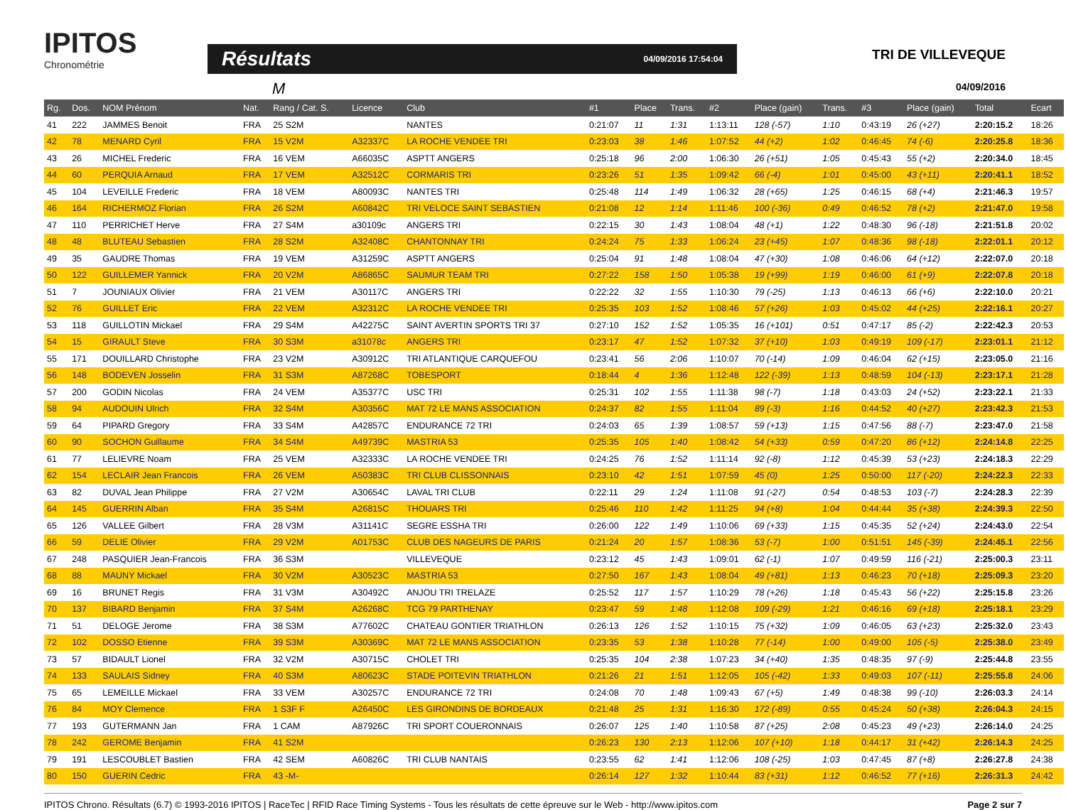IPITOS
Chronométrie
Résultats 04/09/2016 17:54:04
TRI DE VILLEVEQUE
04/09/2016
M
| Rg. | Dos. | NOM Prénom | Nat. | Rang / Cat. S. | Licence | Club | #1 | Place | Trans. | #2 | Place (gain) | Trans. | #3 | Place (gain) | Total | Ecart |
| --- | --- | --- | --- | --- | --- | --- | --- | --- | --- | --- | --- | --- | --- | --- | --- | --- |
| 41 | 222 | JAMMES Benoit | FRA | 25 S2M | | NANTES | 0:21:07 | 11 | 1:31 | 1:13:11 | 128 (-57) | 1:10 | 0:43:19 | 26 (+27) | 2:20:15.2 | 18:26 |
| 42 | 78 | MENARD Cyril | FRA | 15 V2M | A32337C | LA ROCHE VENDEE TRI | 0:23:03 | 38 | 1:46 | 1:07:52 | 44 (+2) | 1:02 | 0:46:45 | 74 (-6) | 2:20:25.8 | 18:36 |
| 43 | 26 | MICHEL Frederic | FRA | 16 VEM | A66035C | ASPTT ANGERS | 0:25:18 | 96 | 2:00 | 1:06:30 | 26 (+51) | 1:05 | 0:45:43 | 55 (+2) | 2:20:34.0 | 18:45 |
| 44 | 60 | PERQUIA Arnaud | FRA | 17 VEM | A32512C | CORMARIS TRI | 0:23:26 | 51 | 1:35 | 1:09:42 | 66 (-4) | 1:01 | 0:45:00 | 43 (+11) | 2:20:41.1 | 18:52 |
| 45 | 104 | LEVEILLE Frederic | FRA | 18 VEM | A80093C | NANTES TRI | 0:25:48 | 114 | 1:49 | 1:06:32 | 28 (+65) | 1:25 | 0:46:15 | 68 (+4) | 2:21:46.3 | 19:57 |
| 46 | 164 | RICHERMOZ Florian | FRA | 26 S2M | A60842C | TRI VELOCE SAINT SEBASTIEN | 0:21:08 | 12 | 1:14 | 1:11:46 | 100 (-36) | 0:49 | 0:46:52 | 78 (+2) | 2:21:47.0 | 19:58 |
| 47 | 110 | PERRICHET Herve | FRA | 27 S4M | a30109c | ANGERS TRI | 0:22:15 | 30 | 1:43 | 1:08:04 | 48 (+1) | 1:22 | 0:48:30 | 96 (-18) | 2:21:51.8 | 20:02 |
| 48 | 48 | BLUTEAU Sebastien | FRA | 28 S2M | A32408C | CHANTONNAY TRI | 0:24:24 | 75 | 1:33 | 1:06:24 | 23 (+45) | 1:07 | 0:48:36 | 98 (-18) | 2:22:01.1 | 20:12 |
| 49 | 35 | GAUDRE Thomas | FRA | 19 VEM | A31259C | ASPTT ANGERS | 0:25:04 | 91 | 1:48 | 1:08:04 | 47 (+30) | 1:08 | 0:46:06 | 64 (+12) | 2:22:07.0 | 20:18 |
| 50 | 122 | GUILLEMER Yannick | FRA | 20 V2M | A86865C | SAUMUR TEAM TRI | 0:27:22 | 158 | 1:50 | 1:05:38 | 19 (+99) | 1:19 | 0:46:00 | 61 (+9) | 2:22:07.8 | 20:18 |
| 51 | 7 | JOUNIAUX Olivier | FRA | 21 VEM | A30117C | ANGERS TRI | 0:22:22 | 32 | 1:55 | 1:10:30 | 79 (-25) | 1:13 | 0:46:13 | 66 (+6) | 2:22:10.0 | 20:21 |
| 52 | 76 | GUILLET Eric | FRA | 22 VEM | A32312C | LA ROCHE VENDEE TRI | 0:25:35 | 103 | 1:52 | 1:08:46 | 57 (+26) | 1:03 | 0:45:02 | 44 (+25) | 2:22:16.1 | 20:27 |
| 53 | 118 | GUILLOTIN Mickael | FRA | 29 S4M | A42275C | SAINT AVERTIN SPORTS TRI 37 | 0:27:10 | 152 | 1:52 | 1:05:35 | 16 (+101) | 0:51 | 0:47:17 | 85 (-2) | 2:22:42.3 | 20:53 |
| 54 | 15 | GIRAULT Steve | FRA | 30 S3M | a31078c | ANGERS TRI | 0:23:17 | 47 | 1:52 | 1:07:32 | 37 (+10) | 1:03 | 0:49:19 | 109 (-17) | 2:23:01.1 | 21:12 |
| 55 | 171 | DOUILLARD Christophe | FRA | 23 V2M | A30912C | TRI ATLANTIQUE CARQUEFOU | 0:23:41 | 56 | 2:06 | 1:10:07 | 70 (-14) | 1:09 | 0:46:04 | 62 (+15) | 2:23:05.0 | 21:16 |
| 56 | 148 | BODEVEN Josselin | FRA | 31 S3M | A87268C | TOBESPORT | 0:18:44 | 4 | 1:36 | 1:12:48 | 122 (-39) | 1:13 | 0:48:59 | 104 (-13) | 2:23:17.1 | 21:28 |
| 57 | 200 | GODIN Nicolas | FRA | 24 VEM | A35377C | USC TRI | 0:25:31 | 102 | 1:55 | 1:11:38 | 98 (-7) | 1:18 | 0:43:03 | 24 (+52) | 2:23:22.1 | 21:33 |
| 58 | 94 | AUDOUIN Ulrich | FRA | 32 S4M | A30356C | MAT 72 LE MANS ASSOCIATION | 0:24:37 | 82 | 1:55 | 1:11:04 | 89 (-3) | 1:16 | 0:44:52 | 40 (+27) | 2:23:42.3 | 21:53 |
| 59 | 64 | PIPARD Gregory | FRA | 33 S4M | A42857C | ENDURANCE 72 TRI | 0:24:03 | 65 | 1:39 | 1:08:57 | 59 (+13) | 1:15 | 0:47:56 | 88 (-7) | 2:23:47.0 | 21:58 |
| 60 | 90 | SOCHON Guillaume | FRA | 34 S4M | A49739C | MASTRIA 53 | 0:25:35 | 105 | 1:40 | 1:08:42 | 54 (+33) | 0:59 | 0:47:20 | 86 (+12) | 2:24:14.8 | 22:25 |
| 61 | 77 | LELIEVRE Noam | FRA | 25 VEM | A32333C | LA ROCHE VENDEE TRI | 0:24:25 | 76 | 1:52 | 1:11:14 | 92 (-8) | 1:12 | 0:45:39 | 53 (+23) | 2:24:18.3 | 22:29 |
| 62 | 154 | LECLAIR Jean Francois | FRA | 26 VEM | A50383C | TRI CLUB CLISSONNAIS | 0:23:10 | 42 | 1:51 | 1:07:59 | 45 (0) | 1:25 | 0:50:00 | 117 (-20) | 2:24:22.3 | 22:33 |
| 63 | 82 | DUVAL Jean Philippe | FRA | 27 V2M | A30654C | LAVAL TRI CLUB | 0:22:11 | 29 | 1:24 | 1:11:08 | 91 (-27) | 0:54 | 0:48:53 | 103 (-7) | 2:24:28.3 | 22:39 |
| 64 | 145 | GUERRIN Alban | FRA | 35 S4M | A26815C | THOUARS TRI | 0:25:46 | 110 | 1:42 | 1:11:25 | 94 (+8) | 1:04 | 0:44:44 | 35 (+38) | 2:24:39.3 | 22:50 |
| 65 | 126 | VALLEE Gilbert | FRA | 28 V3M | A31141C | SEGRE ESSHA TRI | 0:26:00 | 122 | 1:49 | 1:10:06 | 69 (+33) | 1:15 | 0:45:35 | 52 (+24) | 2:24:43.0 | 22:54 |
| 66 | 59 | DELIE Olivier | FRA | 29 V2M | A01753C | CLUB DES NAGEURS DE PARIS | 0:21:24 | 20 | 1:57 | 1:08:36 | 53 (-7) | 1:00 | 0:51:51 | 145 (-39) | 2:24:45.1 | 22:56 |
| 67 | 248 | PASQUIER Jean-Francois | FRA | 36 S3M | | VILLEVEQUE | 0:23:12 | 45 | 1:43 | 1:09:01 | 62 (-1) | 1:07 | 0:49:59 | 116 (-21) | 2:25:00.3 | 23:11 |
| 68 | 88 | MAUNY Mickael | FRA | 30 V2M | A30523C | MASTRIA 53 | 0:27:50 | 167 | 1:43 | 1:08:04 | 49 (+81) | 1:13 | 0:46:23 | 70 (+18) | 2:25:09.3 | 23:20 |
| 69 | 16 | BRUNET Regis | FRA | 31 V3M | A30492C | ANJOU TRI TRELAZE | 0:25:52 | 117 | 1:57 | 1:10:29 | 78 (+26) | 1:18 | 0:45:43 | 56 (+22) | 2:25:15.8 | 23:26 |
| 70 | 137 | BIBARD Benjamin | FRA | 37 S4M | A26268C | TCG 79 PARTHENAY | 0:23:47 | 59 | 1:48 | 1:12:08 | 109 (-29) | 1:21 | 0:46:16 | 69 (+18) | 2:25:18.1 | 23:29 |
| 71 | 51 | DELOGE Jerome | FRA | 38 S3M | A77602C | CHATEAU GONTIER TRIATHLON | 0:26:13 | 126 | 1:52 | 1:10:15 | 75 (+32) | 1:09 | 0:46:05 | 63 (+23) | 2:25:32.0 | 23:43 |
| 72 | 102 | DOSSO Etienne | FRA | 39 S3M | A30369C | MAT 72 LE MANS ASSOCIATION | 0:23:35 | 53 | 1:38 | 1:10:28 | 77 (-14) | 1:00 | 0:49:00 | 105 (-5) | 2:25:38.0 | 23:49 |
| 73 | 57 | BIDAULT Lionel | FRA | 32 V2M | A30715C | CHOLET TRI | 0:25:35 | 104 | 2:38 | 1:07:23 | 34 (+40) | 1:35 | 0:48:35 | 97 (-9) | 2:25:44.8 | 23:55 |
| 74 | 133 | SAULAIS Sidney | FRA | 40 S3M | A80623C | STADE POITEVIN TRIATHLON | 0:21:26 | 21 | 1:51 | 1:12:05 | 105 (-42) | 1:33 | 0:49:03 | 107 (-11) | 2:25:55.8 | 24:06 |
| 75 | 65 | LEMEILLE Mickael | FRA | 33 VEM | A30257C | ENDURANCE 72 TRI | 0:24:08 | 70 | 1:48 | 1:09:43 | 67 (+5) | 1:49 | 0:48:38 | 99 (-10) | 2:26:03.3 | 24:14 |
| 76 | 84 | MOY Clemence | FRA | 1 S3F F | A26450C | LES GIRONDINS DE BORDEAUX | 0:21:48 | 25 | 1:31 | 1:16:30 | 172 (-89) | 0:55 | 0:45:24 | 50 (+38) | 2:26:04.3 | 24:15 |
| 77 | 193 | GUTERMANN Jan | FRA | 1 CAM | A87926C | TRI SPORT COUERONNAIS | 0:26:07 | 125 | 1:40 | 1:10:58 | 87 (+25) | 2:08 | 0:45:23 | 49 (+23) | 2:26:14.0 | 24:25 |
| 78 | 242 | GEROME Benjamin | FRA | 41 S2M | | | 0:26:23 | 130 | 2:13 | 1:12:06 | 107 (+10) | 1:18 | 0:44:17 | 31 (+42) | 2:26:14.3 | 24:25 |
| 79 | 191 | LESCOUBLET Bastien | FRA | 42 SEM | A60826C | TRI CLUB NANTAIS | 0:23:55 | 62 | 1:41 | 1:12:06 | 108 (-25) | 1:03 | 0:47:45 | 87 (+8) | 2:26:27.8 | 24:38 |
| 80 | 150 | GUERIN Cedric | FRA | 43 -M- | | | 0:26:14 | 127 | 1:32 | 1:10:44 | 83 (+31) | 1:12 | 0:46:52 | 77 (+16) | 2:26:31.3 | 24:42 |
IPITOS Chrono. Résultats (6.7) © 1993-2016 IPITOS | RaceTec | RFID Race Timing Systems - Tous les résultats de cette épreuve sur le Web - http://www.ipitos.com Page 2 sur 7